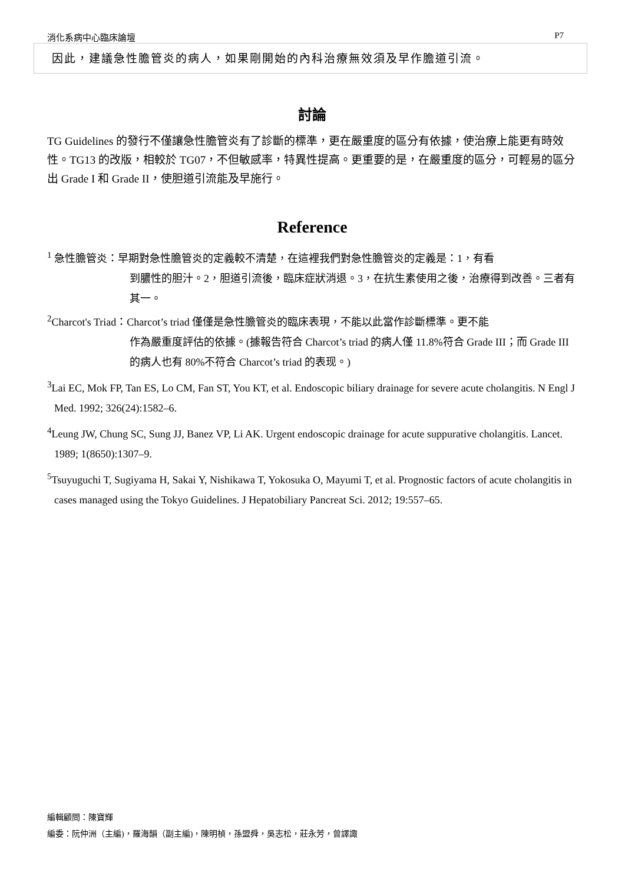消化系病中心臨床論壇 P7
因此，建議急性膽管炎的病人，如果剛開始的內科治療無效須及早作膽道引流。
討論
TG Guidelines 的發行不僅讓急性膽管炎有了診斷的標準，更在嚴重度的區分有依據，使治療上能更有時效性。TG13 的改版，相較於 TG07，不但敏感率，特異性提高。更重要的是，在嚴重度的區分，可輕易的區分出 Grade I 和 Grade II，使胆道引流能及早施行。
Reference
<sup>1</sup> 急性膽管炎：早期對急性膽管炎的定義較不清楚，在這裡我們對急性膽管炎的定義是：1，有看
到膿性的胆汁。2，胆道引流後，臨床症狀消退。3，在抗生素使用之後，治療得到改善。三者有其一。
<sup>2</sup> Charcot's Triad：Charcot’s triad 僅僅是急性膽管炎的臨床表現，不能以此當作診斷標準。更不能
作為嚴重度評估的依據。(據報告符合 Charcot’s triad 的病人僅 11.8%符合 Grade III；而 Grade III 的病人也有 80%不符合 Charcot’s triad 的表现。)
<sup>3</sup> Lai EC, Mok FP, Tan ES, Lo CM, Fan ST, You KT, et al. Endoscopic biliary drainage for severe acute cholangitis. N Engl J Med. 1992; 326(24):1582–6.
<sup>4</sup> Leung JW, Chung SC, Sung JJ, Banez VP, Li AK. Urgent endoscopic drainage for acute suppurative cholangitis. Lancet. 1989; 1(8650):1307–9.
<sup>5</sup> Tsuyuguchi T, Sugiyama H, Sakai Y, Nishikawa T, Yokosuka O, Mayumi T, et al. Prognostic factors of acute cholangitis in cases managed using the Tokyo Guidelines. J Hepatobiliary Pancreat Sci. 2012; 19:557–65.
編輯顧問：陳寶輝
編委：阮仲洲（主編)，羅海韻（副主編)，陳明楨，孫盟舜，吳志松，莊永芳，曾譯諏